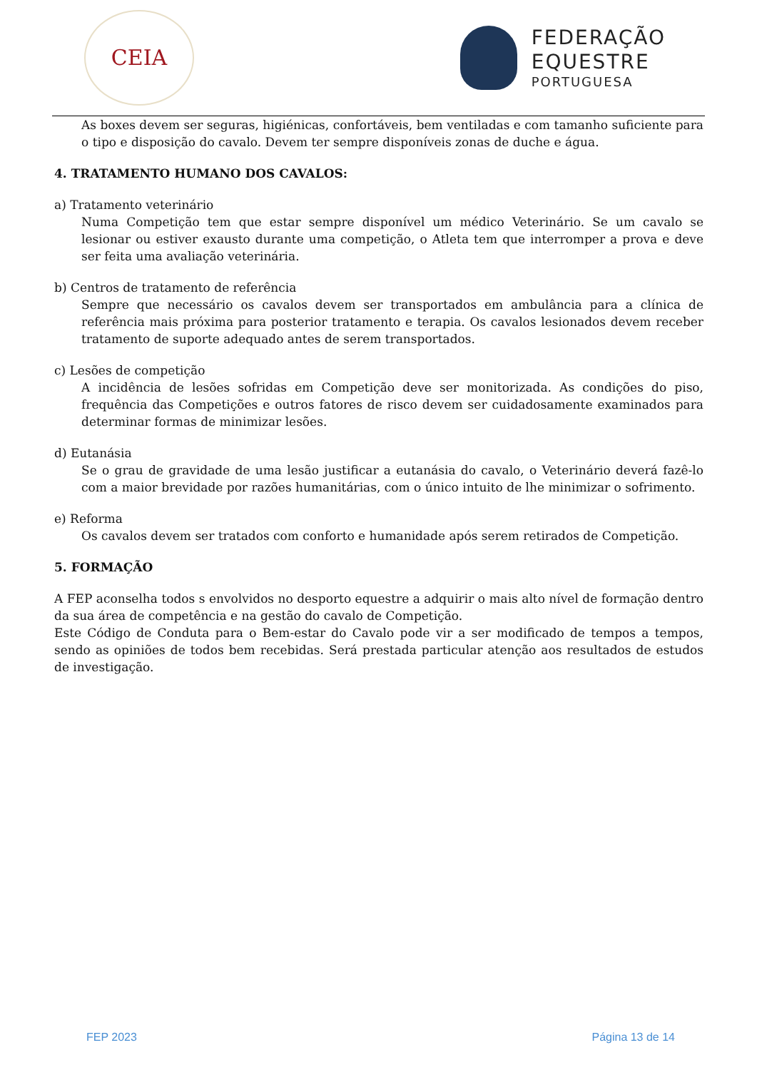CEIA
FEDERAÇÃO
EQUESTRE
PORTUGUESA
As boxes devem ser seguras, higiénicas, confortáveis, bem ventiladas e com tamanho suficiente para o tipo e disposição do cavalo. Devem ter sempre disponíveis zonas de duche e água.
4. TRATAMENTO HUMANO DOS CAVALOS:
a) Tratamento veterinário
Numa Competição tem que estar sempre disponível um médico Veterinário. Se um cavalo se lesionar ou estiver exausto durante uma competição, o Atleta tem que interromper a prova e deve ser feita uma avaliação veterinária.
b) Centros de tratamento de referência
Sempre que necessário os cavalos devem ser transportados em ambulância para a clínica de referência mais próxima para posterior tratamento e terapia. Os cavalos lesionados devem receber tratamento de suporte adequado antes de serem transportados.
c) Lesões de competição
A incidência de lesões sofridas em Competição deve ser monitorizada. As condições do piso, frequência das Competições e outros fatores de risco devem ser cuidadosamente examinados para determinar formas de minimizar lesões.
d) Eutanásia
Se o grau de gravidade de uma lesão justificar a eutanásia do cavalo, o Veterinário deverá fazê-lo com a maior brevidade por razões humanitárias, com o único intuito de lhe minimizar o sofrimento.
e) Reforma
Os cavalos devem ser tratados com conforto e humanidade após serem retirados de Competição.
5. FORMAÇÃO
A FEP aconselha todos s envolvidos no desporto equestre a adquirir o mais alto nível de formação dentro da sua área de competência e na gestão do cavalo de Competição.
Este Código de Conduta para o Bem-estar do Cavalo pode vir a ser modificado de tempos a tempos, sendo as opiniões de todos bem recebidas. Será prestada particular atenção aos resultados de estudos de investigação.
FEP 2023 Página 13 de 14